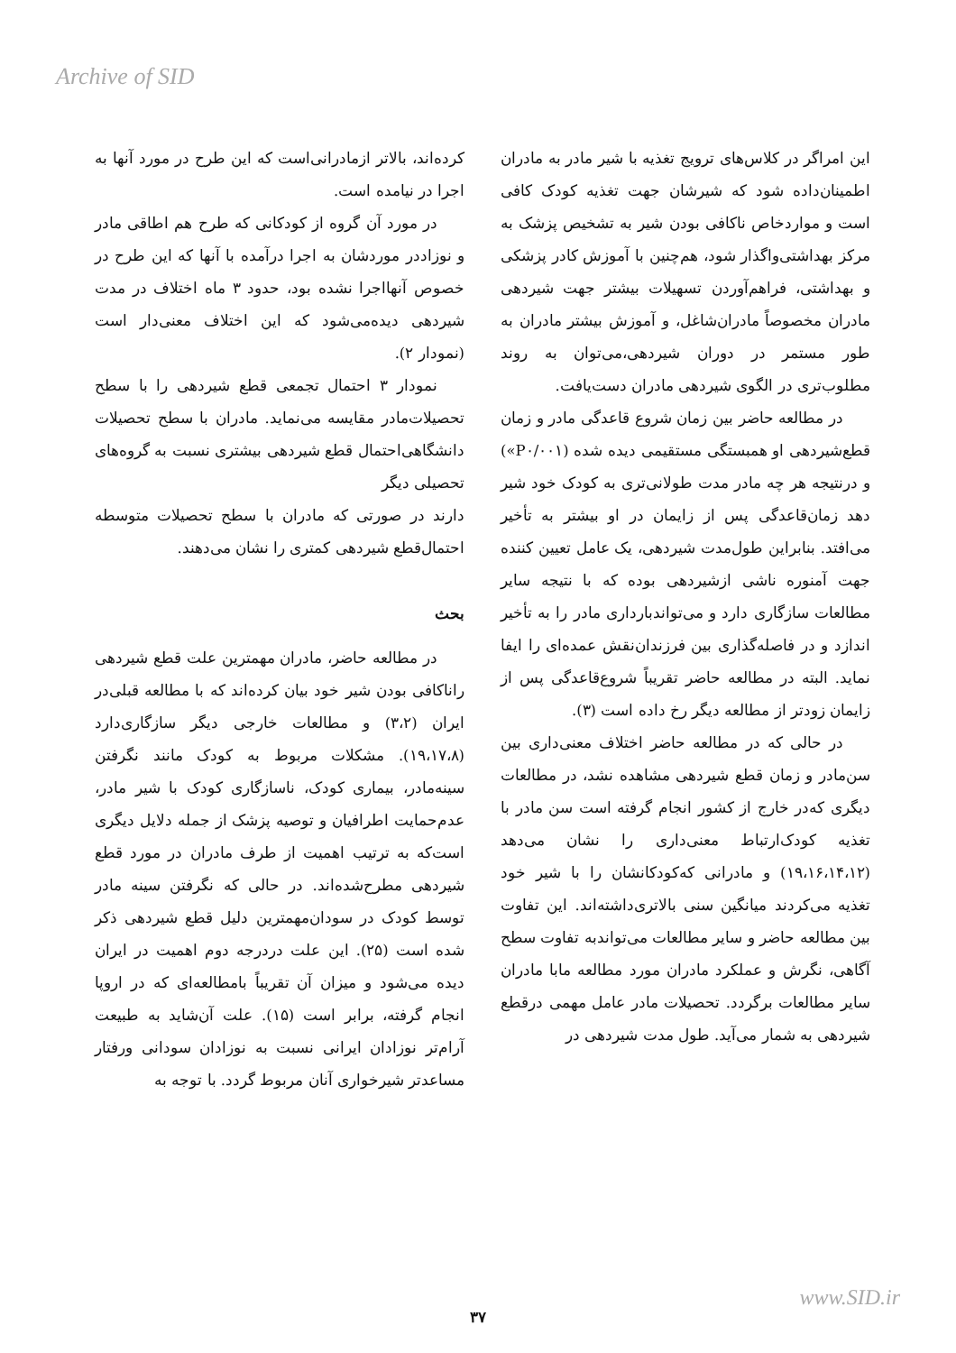Archive of SID
کرده‌اند، بالاتر ازمادرانی‌است که این طرح در مورد آنها به اجرا در نیامده است.
در مورد آن گروه از کودکانی که طرح هم اطاقی مادر و نوزاددر موردشان به اجرا درآمده با آنها که این طرح در خصوص آنهااجرا نشده بود، حدود ۳ ماه اختلاف در مدت شیردهی دیده‌می‌شود که این اختلاف معنی‌دار است (نمودار ۲).
نمودار ۳ احتمال تجمعی قطع شیردهی را با سطح تحصیلات‌مادر مقایسه می‌نماید. مادران با سطح تحصیلات دانشگاهی‌احتمال قطع شیردهی بیشتری نسبت به گروه‌های تحصیلی دیگر
دارند در صورتی که مادران با سطح تحصیلات متوسطه احتمال‌قطع شیردهی کمتری را نشان می‌دهند.
بحث
در مطالعه حاضر، مادران مهمترین علت قطع شیردهی راناکافی بودن شیر خود بیان کرده‌اند که با مطالعه قبلی‌در ایران (۳،۲) و مطالعات خارجی دیگر سازگاری‌دارد (۱۹،۱۷،۸). مشکلات مربوط به کودک مانند نگرفتن سینه‌مادر، بیماری کودک، ناسازگاری کودک با شیر مادر، عدم‌حمایت اطرافیان و توصیه پزشک از جمله دلایل دیگری است‌که به ترتیب اهمیت از طرف مادران در مورد قطع شیردهی مطرح‌شده‌اند. در حالی که نگرفتن سینه مادر توسط کودک در سودان‌مهمترین دلیل قطع شیردهی ذکر شده است (۲۵). این علت دردرجه دوم اهمیت در ایران دیده می‌شود و میزان آن تقریباً بامطالعه‌ای که در اروپا انجام گرفته، برابر است (۱۵). علت آن‌شاید به طبیعت آرام‌تر نوزادان ایرانی نسبت به نوزادان سودانی ورفتار مساعدتر شیرخواری آنان مربوط گردد. با توجه به
این امراگر در کلاس‌های ترویج تغذیه با شیر مادر به مادران اطمینان‌داده شود که شیرشان جهت تغذیه کودک کافی است و مواردخاص ناکافی بودن شیر به تشخیص پزشک به مرکز بهداشتی‌واگذار شود، هم‌چنین با آموزش کادر پزشکی و بهداشتی، فراهم‌آوردن تسهیلات بیشتر جهت شیردهی مادران مخصوصاً مادران‌شاغل، و آموزش بیشتر مادران به طور مستمر در دوران شیردهی،می‌توان به روند مطلوب‌تری در الگوی شیردهی مادران دست‌یافت.
در مطالعه حاضر بین زمان شروع قاعدگی مادر و زمان قطع‌شیردهی او همبستگی مستقیمی دیده شده (P۰/۰۰۱») و درنتیجه هر چه مادر مدت طولانی‌تری به کودک خود شیر دهد زمان‌قاعدگی پس از زایمان در او بیشتر به تأخیر می‌افتد. بنابراین طول‌مدت شیردهی، یک عامل تعیین کننده جهت آمنوره ناشی ازشیردهی بوده که با نتیجه سایر مطالعات سازگاری دارد و می‌تواندبارداری مادر را به تأخیر اندازد و در فاصله‌گذاری بین فرزندان‌نقش عمده‌ای را ایفا نماید. البته در مطالعه حاضر تقریباً شروع‌قاعدگی پس از زایمان زودتر از مطالعه دیگر رخ داده است (۳).
در حالی که در مطالعه حاضر اختلاف معنی‌داری بین سن‌مادر و زمان قطع شیردهی مشاهده نشد، در مطالعات دیگری که‌در خارج از کشور انجام گرفته است سن مادر با تغذیه کودک‌ارتباط معنی‌داری را نشان می‌دهد (۱۹،۱۶،۱۴،۱۲) و مادرانی که‌کودکانشان را با شیر خود تغذیه می‌کردند میانگین سنی بالاتری‌داشته‌اند. این تفاوت بین مطالعه حاضر و سایر مطالعات می‌تواندبه تفاوت سطح آگاهی، نگرش و عملکرد مادران مورد مطالعه مابا مادران سایر مطالعات برگردد. تحصیلات مادر عامل مهمی درقطع شیردهی به شمار می‌آید. طول مدت شیردهی در
www.SID.ir
۳۷